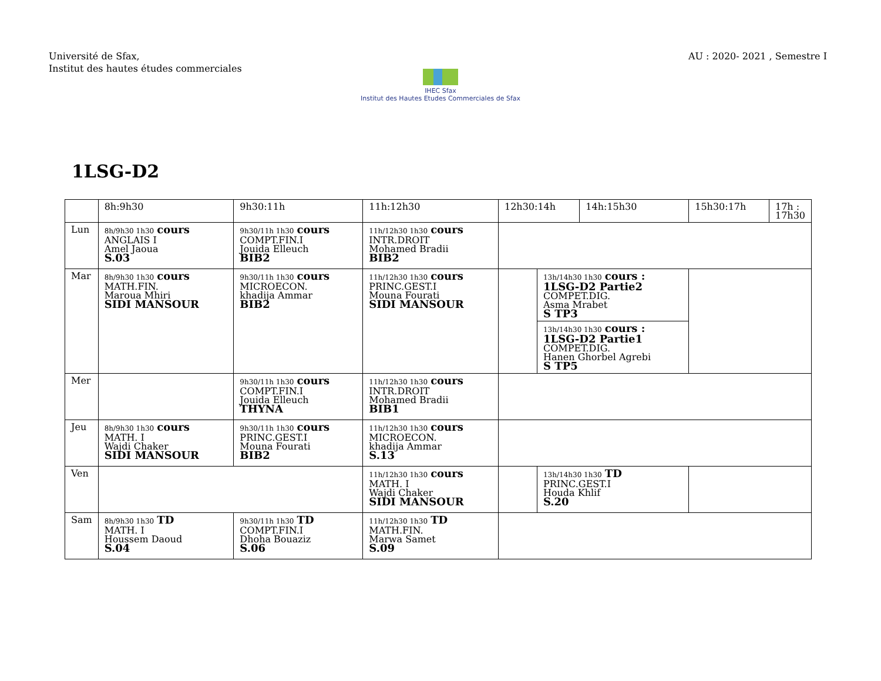Université de Sfax,
Institut des hautes études commerciales
AU : 2020- 2021 , Semestre I
IHEC Sfax
Institut des Hautes Etudes Commerciales de Sfax
1LSG-D2
| | 8h:9h30 | 9h30:11h | 11h:12h30 | 12h30:14h | | 14h:15h30 | 15h30:17h | 17h : 17h30 |
| --- | --- | --- | --- | --- | --- | --- | --- | --- |
| Lun | 8h/9h30 1h30 cours ANGLAIS I Amel Jaoua S.03 | 9h30/11h 1h30 cours COMPT.FIN.I Jouida Elleuch BIB2 | 11h/12h30 1h30 cours INTR.DROIT Mohamed Bradii BIB2 | | | | | |
| Mar | 8h/9h30 1h30 cours MATH.FIN. Maroua Mhiri SIDI MANSOUR | 9h30/11h 1h30 cours MICROECON. khadija Ammar BIB2 | 11h/12h30 1h30 cours PRINC.GEST.I Mouna Fourati SIDI MANSOUR | | 13h/14h30 1h30 cours : 1LSG-D2 Partie2 COMPET.DIG. Asma Mrabet S TP3 | | | |
| | | | | | 13h/14h30 1h30 cours : 1LSG-D2 Partie1 COMPET.DIG. Hanen Ghorbel Agrebi S TP5 | | | |
| Mer | | 9h30/11h 1h30 cours COMPT.FIN.I Jouida Elleuch THYNA | 11h/12h30 1h30 cours INTR.DROIT Mohamed Bradii BIB1 | | | | | |
| Jeu | 8h/9h30 1h30 cours MATH. I Wajdi Chaker SIDI MANSOUR | 9h30/11h 1h30 cours PRINC.GEST.I Mouna Fourati BIB2 | 11h/12h30 1h30 cours MICROECON. khadija Ammar S.13 | | | | | |
| Ven | | | 11h/12h30 1h30 cours MATH. I Wajdi Chaker SIDI MANSOUR | | 13h/14h30 1h30 TD PRINC.GEST.I Houda Khlif S.20 | | | |
| Sam | 8h/9h30 1h30 TD MATH. I Houssem Daoud S.04 | 9h30/11h 1h30 TD COMPT.FIN.I Dhoha Bouaziz S.06 | 11h/12h30 1h30 TD MATH.FIN. Marwa Samet S.09 | | | | | |